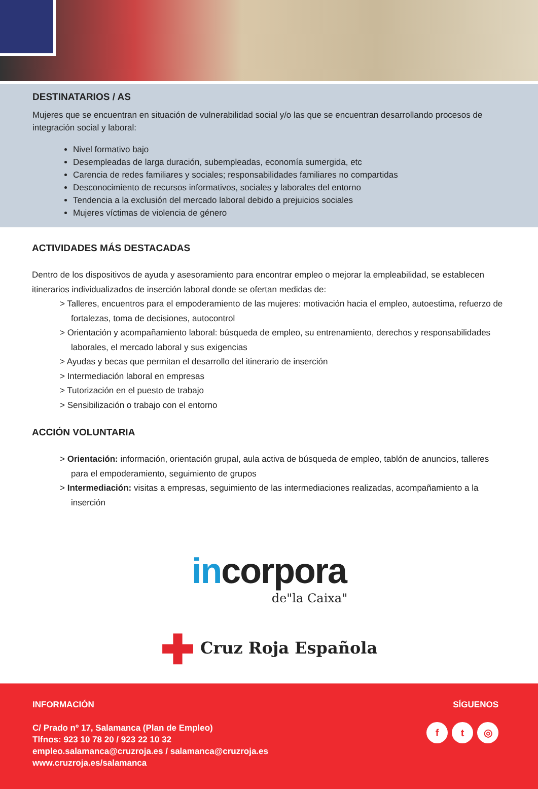DESTINATARIOS / AS
Mujeres que se encuentran en situación de vulnerabilidad social y/o las que se encuentran desarrollando procesos de integración social y laboral:
Nivel formativo bajo
Desempleadas de larga duración, subempleadas, economía sumergida, etc
Carencia de redes familiares y sociales; responsabilidades familiares no compartidas
Desconocimiento de recursos informativos, sociales y laborales del entorno
Tendencia a la exclusión del mercado laboral debido a prejuicios sociales
Mujeres víctimas de violencia de género
ACTIVIDADES MÁS DESTACADAS
Dentro de los dispositivos de ayuda y asesoramiento para encontrar empleo o mejorar la empleabilidad, se establecen itinerarios individualizados de inserción laboral donde se ofertan medidas de:
> Talleres, encuentros para el empoderamiento de las mujeres: motivación hacia el empleo, autoestima, refuerzo de fortalezas, toma de decisiones, autocontrol
> Orientación y acompañamiento laboral: búsqueda de empleo, su entrenamiento, derechos y responsabilidades laborales, el mercado laboral y sus exigencias
> Ayudas y becas que permitan el desarrollo del itinerario de inserción
> Intermediación laboral en empresas
> Tutorización en el puesto de trabajo
> Sensibilización o trabajo con el entorno
ACCIÓN VOLUNTARIA
> Orientación: información, orientación grupal, aula activa de búsqueda de empleo, tablón de anuncios, talleres para el empoderamiento, seguimiento de grupos
> Intermediación: visitas a empresas, seguimiento de las intermediaciones realizadas, acompañamiento a la inserción
incorpora
de"la Caixa"
✚ Cruz Roja Española
INFORMACIÓN
C/ Prado nº 17, Salamanca (Plan de Empleo)
Tlfnos: 923 10 78 20 / 923 22 10 32
empleo.salamanca@cruzroja.es / salamanca@cruzroja.es
www.cruzroja.es/salamanca
SÍGUENOS
ft ◎